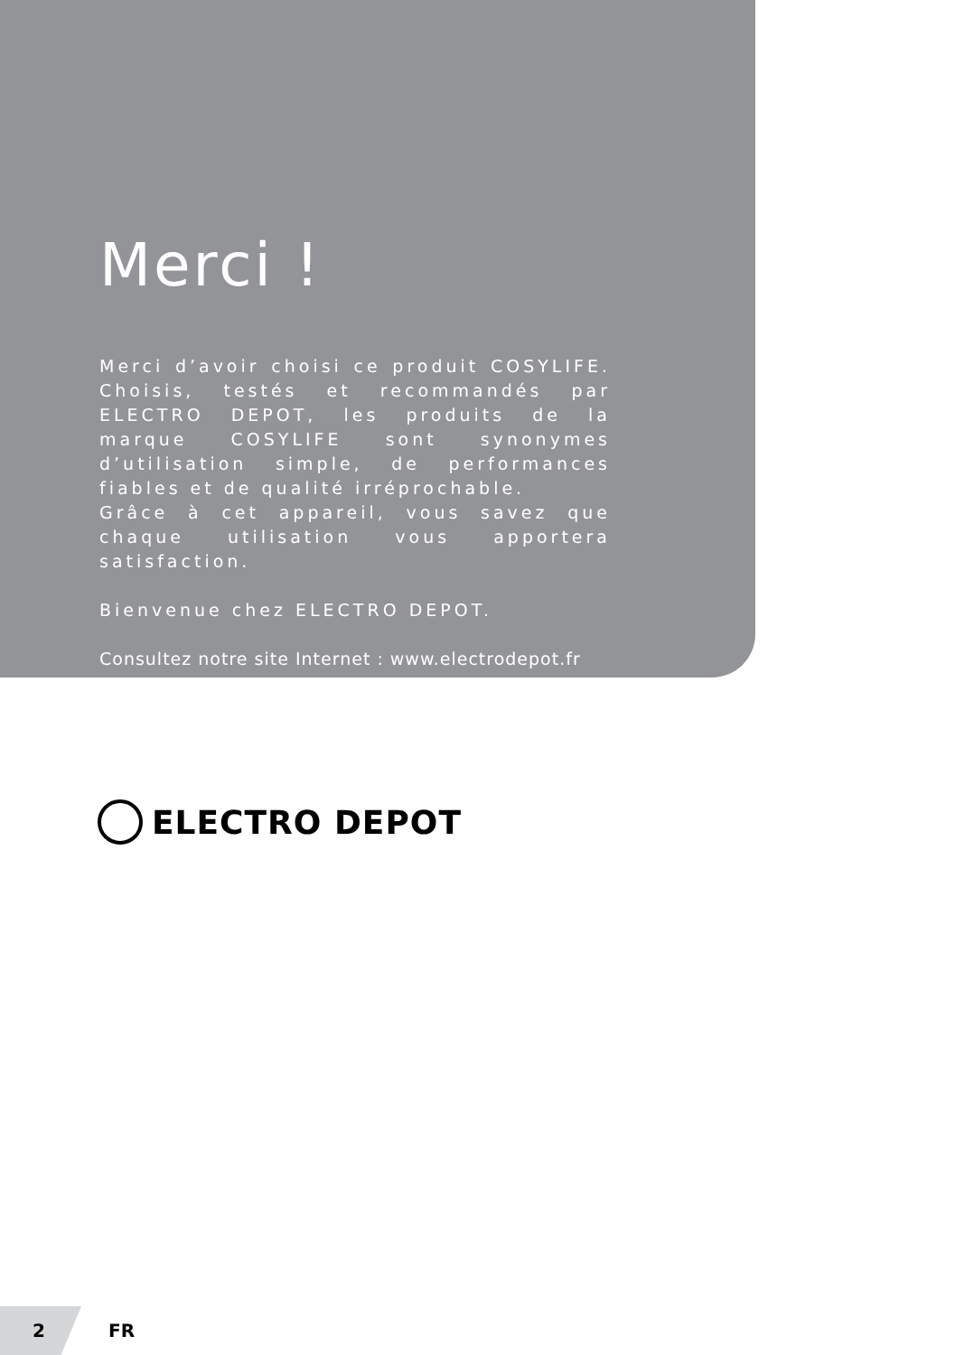Merci !
Merci d’avoir choisi ce produit COSYLIFE. Choisis, testés et recommandés par ELECTRO DEPOT, les produits de la marque COSYLIFE sont synonymes d’utilisation simple, de performances fiables et de qualité irréprochable.
Grâce à cet appareil, vous savez que chaque utilisation vous apportera satisfaction.
Bienvenue chez ELECTRO DEPOT.
Consultez notre site Internet : www.electrodepot.fr
ELECTRO DEPOT
2
FR